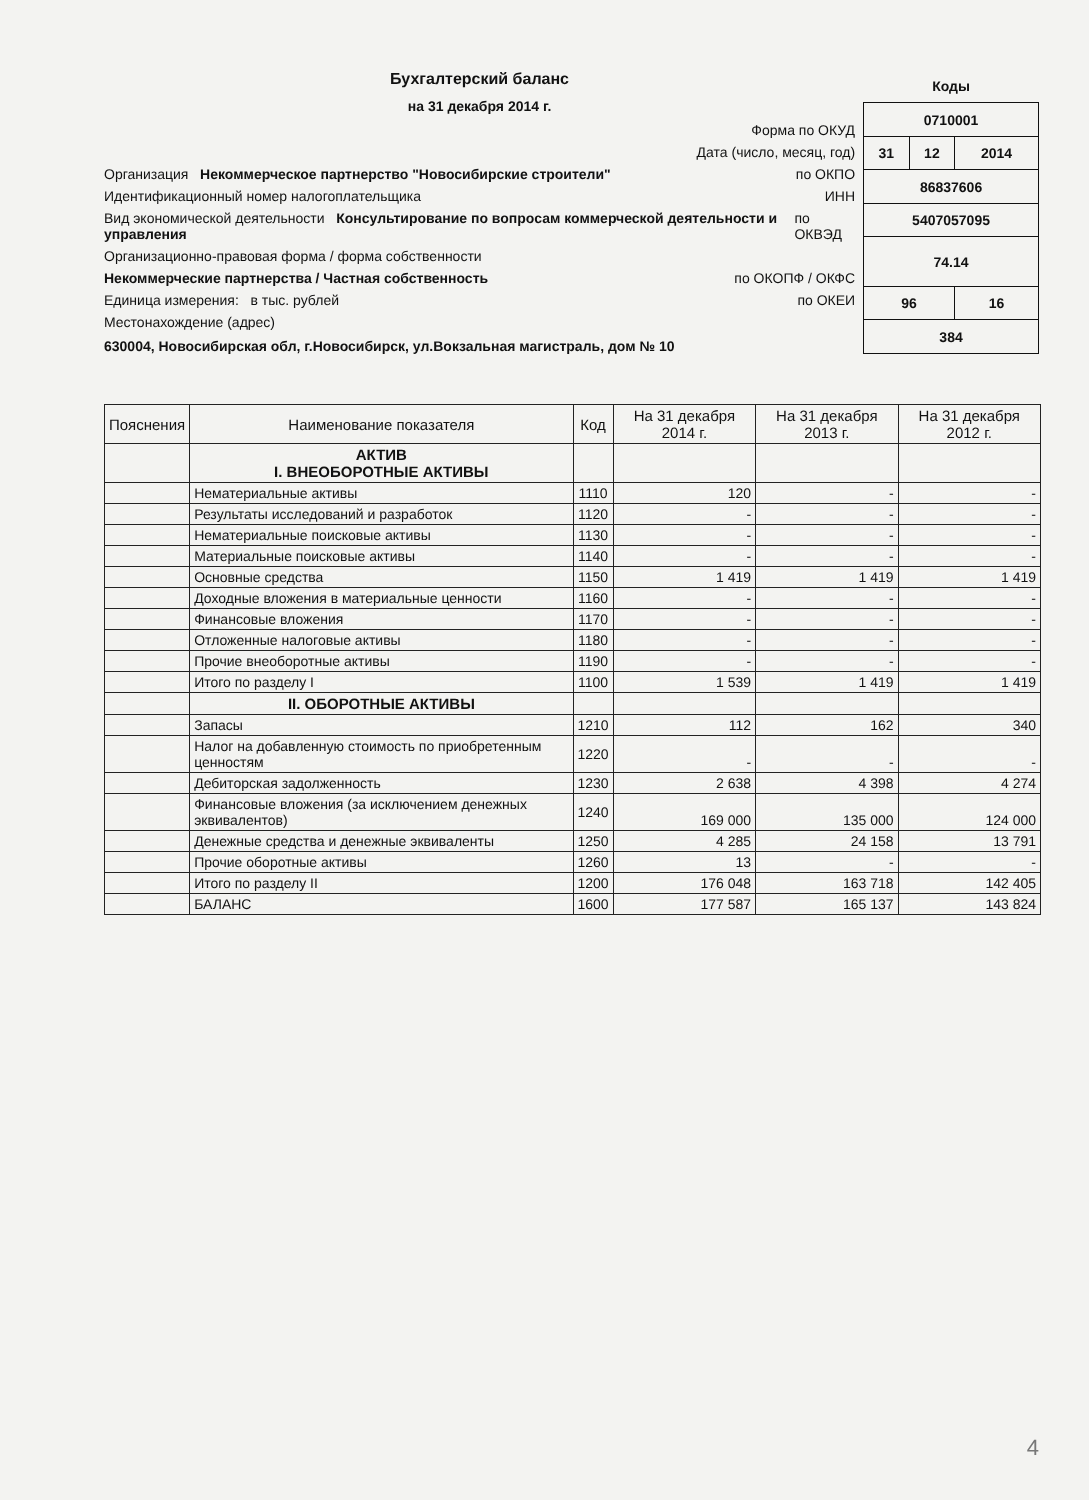Бухгалтерский баланс
на 31 декабря 2014 г.
Форма по ОКУД
Дата (число, месяц, год)
Организация Некоммерческое партнерство "Новосибирские строители" по ОКПО
Идентификационный номер налогоплательщика ИНН
Вид экономической деятельности Консультирование по вопросам коммерческой деятельности и управления по ОКВЭД
Организационно-правовая форма / форма собственности
Некоммерческие партнерства / Частная собственность по ОКОПФ / ОКФС
Единица измерения: в тыс. рублей по ОКЕИ
Местонахождение (адрес)
630004, Новосибирская обл, г.Новосибирск, ул.Вокзальная магистраль, дом № 10
| Коды | | |
| 0710001 | | |
| 31 | 12 | 2014 |
| 86837606 | | |
| 5407057095 | | |
| 74.14 | | |
| 96 | | 16 |
| 384 | | |
| Пояснения | Наименование показателя | Код | На 31 декабря 2014 г. | На 31 декабря 2013 г. | На 31 декабря 2012 г. |
| --- | --- | --- | --- | --- | --- |
| | АКТИВ I. ВНЕОБОРОТНЫЕ АКТИВЫ | | | | |
| | Нематериальные активы | 1110 | 120 | - | - |
| | Результаты исследований и разработок | 1120 | - | - | - |
| | Нематериальные поисковые активы | 1130 | - | - | - |
| | Материальные поисковые активы | 1140 | - | - | - |
| | Основные средства | 1150 | 1 419 | 1 419 | 1 419 |
| | Доходные вложения в материальные ценности | 1160 | - | - | - |
| | Финансовые вложения | 1170 | - | - | - |
| | Отложенные налоговые активы | 1180 | - | - | - |
| | Прочие внеоборотные активы | 1190 | - | - | - |
| | Итого по разделу I | 1100 | 1 539 | 1 419 | 1 419 |
| | II. ОБОРОТНЫЕ АКТИВЫ | | | | |
| | Запасы | 1210 | 112 | 162 | 340 |
| | Налог на добавленную стоимость по приобретенным ценностям | 1220 | - | - | - |
| | Дебиторская задолженность | 1230 | 2 638 | 4 398 | 4 274 |
| | Финансовые вложения (за исключением денежных эквивалентов) | 1240 | 169 000 | 135 000 | 124 000 |
| | Денежные средства и денежные эквиваленты | 1250 | 4 285 | 24 158 | 13 791 |
| | Прочие оборотные активы | 1260 | 13 | - | - |
| | Итого по разделу II | 1200 | 176 048 | 163 718 | 142 405 |
| | БАЛАНС | 1600 | 177 587 | 165 137 | 143 824 |
4